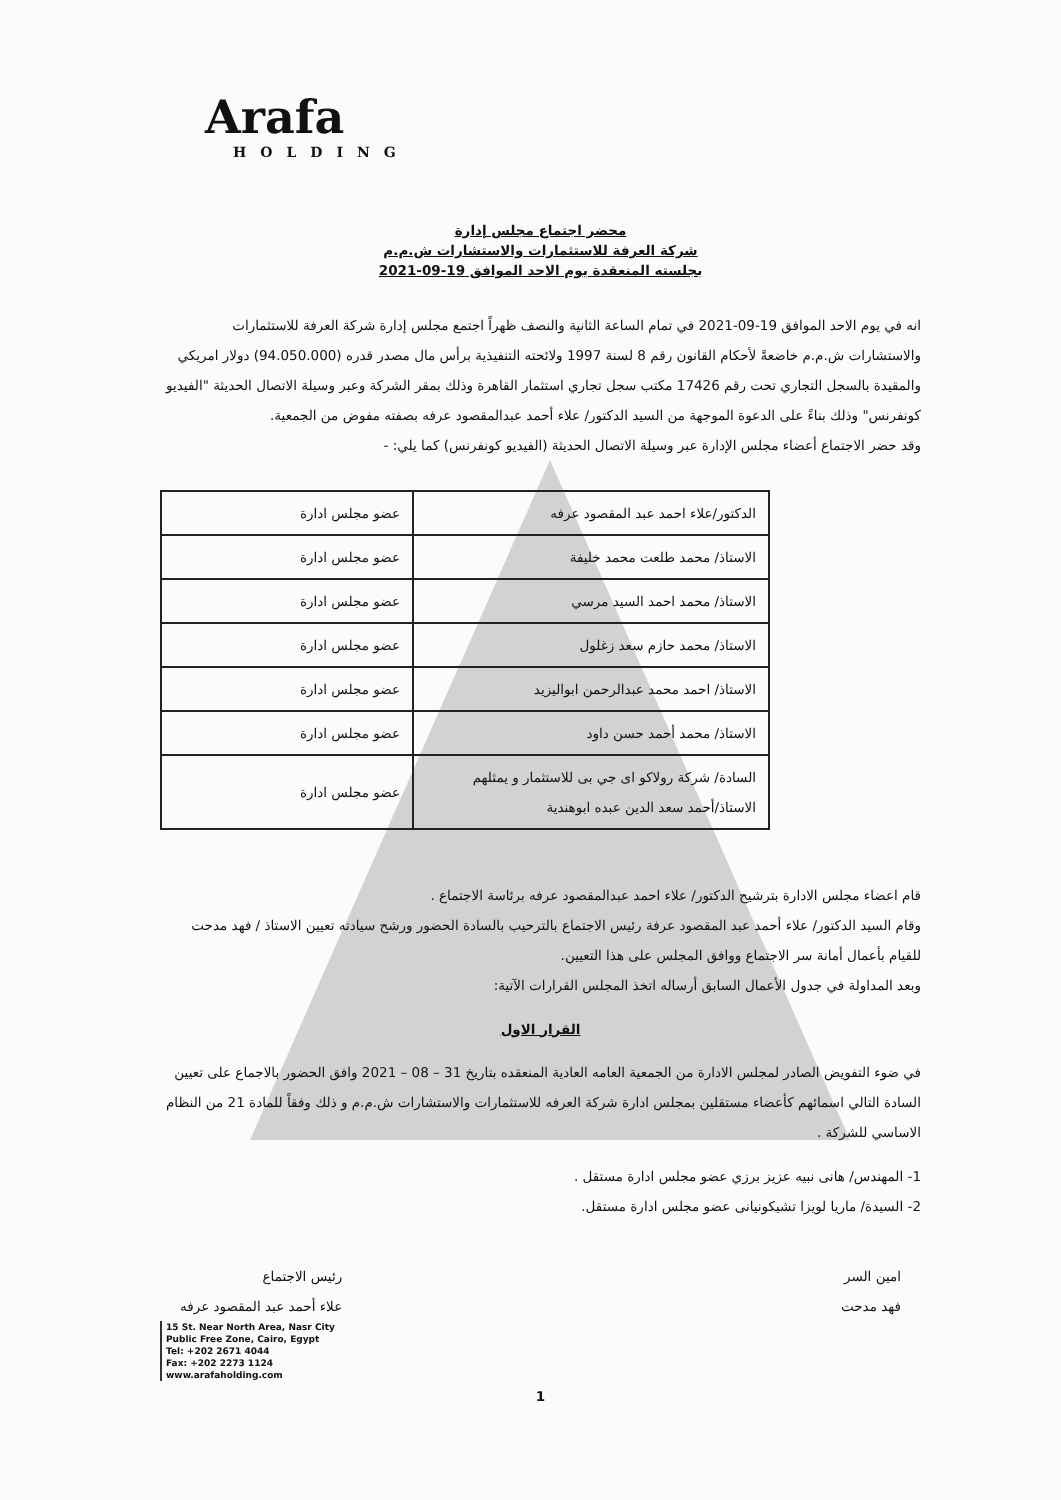Arafa
HOLDING
محضر اجتماع مجلس إدارة
شركة العرفة للاستثمارات والاستشارات ش.م.م
بجلسته المنعقدة يوم الاحد الموافق 19-09-2021
انه في يوم الاحد الموافق 19-09-2021 في تمام الساعة الثانية والنصف ظهراً اجتمع مجلس إدارة شركة العرفة للاستثمارات والاستشارات ش.م.م خاضعةً لأحكام القانون رقم 8 لسنة 1997 ولائحته التنفيذية برأس مال مصدر قدره (94.050.000) دولار امريكي والمقيدة بالسجل التجاري تحت رقم 17426 مكتب سجل تجاري استثمار القاهرة وذلك بمقر الشركة وعبر وسيلة الاتصال الحديثة "الفيديو كونفرنس" وذلك بناءً على الدعوة الموجهة من السيد الدكتور/ علاء أحمد عبدالمقصود عرفه بصفته مفوض من الجمعية.
وقد حضر الاجتماع أعضاء مجلس الإدارة عبر وسيلة الاتصال الحديثة (الفيديو كونفرنس) كما يلي: -
| الدكتور/علاء احمد عبد المقصود عرفه | عضو مجلس ادارة |
| الاستاذ/ محمد طلعت محمد خليفة | عضو مجلس ادارة |
| الاستاذ/ محمد احمد السيد مرسي | عضو مجلس ادارة |
| الاستاذ/ محمد حازم سعد زغلول | عضو مجلس ادارة |
| الاستاذ/ احمد محمد عبدالرحمن ابواليزيد | عضو مجلس ادارة |
| الاستاذ/ محمد أحمد حسن داود | عضو مجلس ادارة |
| السادة/ شركة رولاكو اى جي بى للاستثمار و يمثلهم الاستاذ/أحمد سعد الدين عبده ابوهندية | عضو مجلس ادارة |
قام اعضاء مجلس الادارة بترشيح الدكتور/ علاء احمد عبدالمقصود عرفه برئاسة الاجتماع .
وقام السيد الدكتور/ علاء أحمد عبد المقصود عرفة رئيس الاجتماع بالترحيب بالسادة الحضور ورشح سيادته تعيين الاستاذ / فهد مدحت للقيام بأعمال أمانة سر الاجتماع ووافق المجلس على هذا التعيين.
وبعد المداولة في جدول الأعمال السابق أرساله اتخذ المجلس القرارات الآتية:
القرار الاول
في ضوء التفويض الصادر لمجلس الادارة من الجمعية العامه العادية المنعقده بتاريخ 31 – 08 – 2021 وافق الحضور بالاجماع على تعيين السادة التالي اسمائهم كأعضاء مستقلين بمجلس ادارة شركة العرفه للاستثمارات والاستشارات ش.م.م و ذلك وفقاً للمادة 21 من النظام الاساسي للشركة .
1- المهندس/ هانى نبيه عزيز برزي عضو مجلس ادارة مستقل .
2- السيدة/ ماريا لويزا تشيكونيانى عضو مجلس ادارة مستقل.
امين السر
فهد مدحت
رئيس الاجتماع
علاء أحمد عبد المقصود عرفه
15 St. Near North Area, Nasr City
Public Free Zone, Cairo, Egypt
Tel: +202 2671 4044
Fax: +202 2273 1124
www.arafaholding.com
1